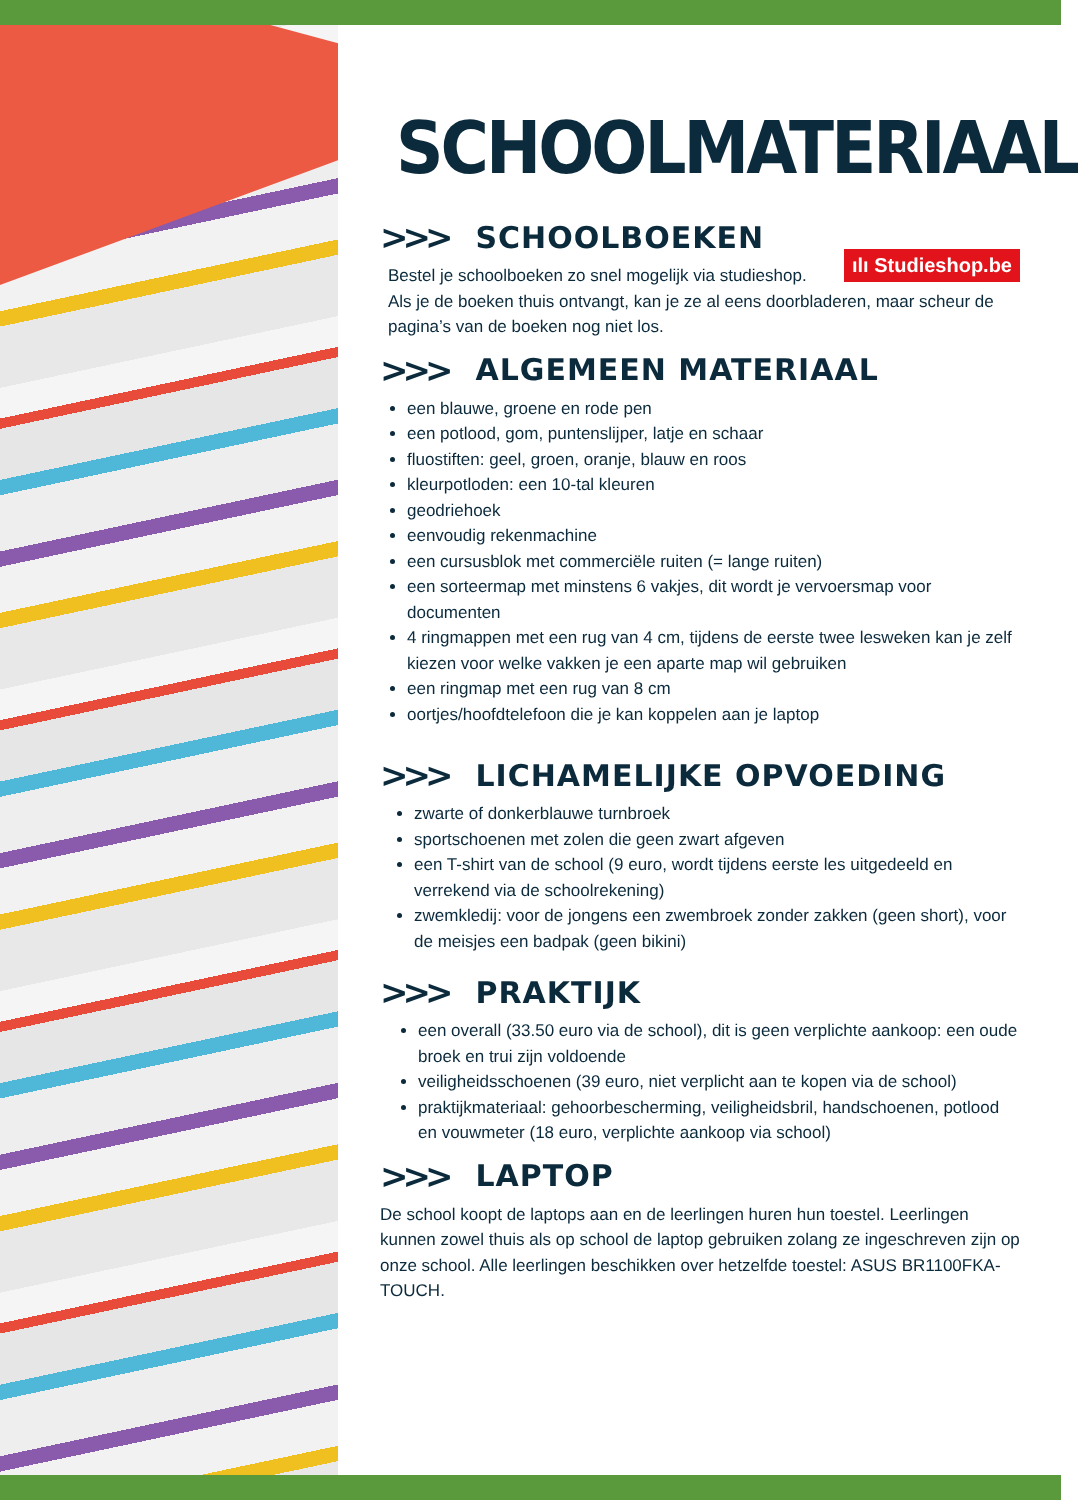SCHOOLMATERIAAL
>>> SCHOOLBOEKEN
ılı Studieshop.be
Bestel je schoolboeken zo snel mogelijk via studieshop.
Als je de boeken thuis ontvangt, kan je ze al eens doorbladeren, maar scheur de pagina’s van de boeken nog niet los.
>>> ALGEMEEN MATERIAAL
een blauwe, groene en rode pen
een potlood, gom, puntenslijper, latje en schaar
fluostiften: geel, groen, oranje, blauw en roos
kleurpotloden: een 10-tal kleuren
geodriehoek
eenvoudig rekenmachine
een cursusblok met commerciële ruiten (= lange ruiten)
een sorteermap met minstens 6 vakjes, dit wordt je vervoersmap voor documenten
4 ringmappen met een rug van 4 cm, tijdens de eerste twee lesweken kan je zelf kiezen voor welke vakken je een aparte map wil gebruiken
een ringmap met een rug van 8 cm
oortjes/hoofdtelefoon die je kan koppelen aan je laptop
>>> LICHAMELIJKE OPVOEDING
zwarte of donkerblauwe turnbroek
sportschoenen met zolen die geen zwart afgeven
een T-shirt van de school (9 euro, wordt tijdens eerste les uitgedeeld en verrekend via de schoolrekening)
zwemkledij: voor de jongens een zwembroek zonder zakken (geen short), voor de meisjes een badpak (geen bikini)
>>> PRAKTIJK
een overall (33.50 euro via de school), dit is geen verplichte aankoop: een oude broek en trui zijn voldoende
veiligheidsschoenen (39 euro, niet verplicht aan te kopen via de school)
praktijkmateriaal: gehoorbescherming, veiligheidsbril, handschoenen, potlood en vouwmeter (18 euro, verplichte aankoop via school)
>>> LAPTOP
De school koopt de laptops aan en de leerlingen huren hun toestel. Leerlingen kunnen zowel thuis als op school de laptop gebruiken zolang ze ingeschreven zijn op onze school. Alle leerlingen beschikken over hetzelfde toestel: ASUS BR1100FKA-TOUCH.